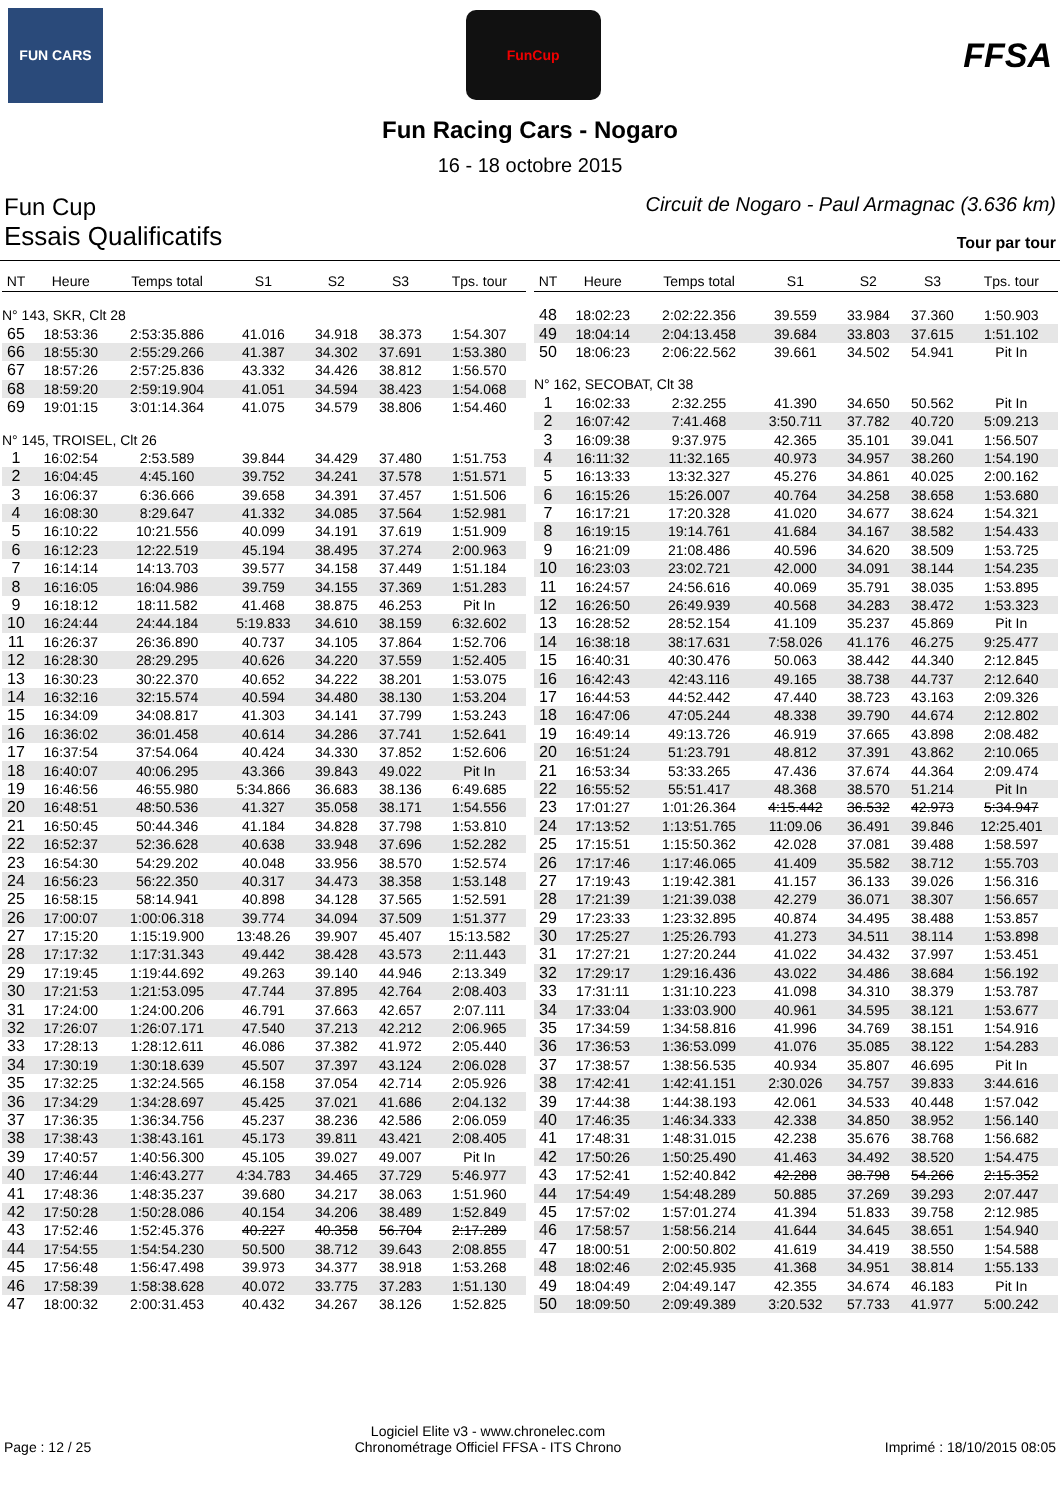FUN CARS
FunCup
FFSA
Fun Racing Cars - Nogaro
16 - 18 octobre 2015
Fun Cup Circuit de Nogaro - Paul Armagnac (3.636 km)
Essais Qualificatifs Tour par tour
| NT | Heure | Temps total | S1 | S2 | S3 | Tps. tour |
| --- | --- | --- | --- | --- | --- | --- |
| N° 143, SKR, Clt 28 | | | | | | |
| 65 | 18:53:36 | 2:53:35.886 | 41.016 | 34.918 | 38.373 | 1:54.307 |
| 66 | 18:55:30 | 2:55:29.266 | 41.387 | 34.302 | 37.691 | 1:53.380 |
| 67 | 18:57:26 | 2:57:25.836 | 43.332 | 34.426 | 38.812 | 1:56.570 |
| 68 | 18:59:20 | 2:59:19.904 | 41.051 | 34.594 | 38.423 | 1:54.068 |
| 69 | 19:01:15 | 3:01:14.364 | 41.075 | 34.579 | 38.806 | 1:54.460 |
| N° 145, TROISEL, Clt 26 | | | | | | |
| 1 | 16:02:54 | 2:53.589 | 39.844 | 34.429 | 37.480 | 1:51.753 |
| 2 | 16:04:45 | 4:45.160 | 39.752 | 34.241 | 37.578 | 1:51.571 |
| 3 | 16:06:37 | 6:36.666 | 39.658 | 34.391 | 37.457 | 1:51.506 |
| 4 | 16:08:30 | 8:29.647 | 41.332 | 34.085 | 37.564 | 1:52.981 |
| 5 | 16:10:22 | 10:21.556 | 40.099 | 34.191 | 37.619 | 1:51.909 |
| 6 | 16:12:23 | 12:22.519 | 45.194 | 38.495 | 37.274 | 2:00.963 |
| 7 | 16:14:14 | 14:13.703 | 39.577 | 34.158 | 37.449 | 1:51.184 |
| 8 | 16:16:05 | 16:04.986 | 39.759 | 34.155 | 37.369 | 1:51.283 |
| 9 | 16:18:12 | 18:11.582 | 41.468 | 38.875 | 46.253 | Pit In |
| 10 | 16:24:44 | 24:44.184 | 5:19.833 | 34.610 | 38.159 | 6:32.602 |
| 11 | 16:26:37 | 26:36.890 | 40.737 | 34.105 | 37.864 | 1:52.706 |
| 12 | 16:28:30 | 28:29.295 | 40.626 | 34.220 | 37.559 | 1:52.405 |
| 13 | 16:30:23 | 30:22.370 | 40.652 | 34.222 | 38.201 | 1:53.075 |
| 14 | 16:32:16 | 32:15.574 | 40.594 | 34.480 | 38.130 | 1:53.204 |
| 15 | 16:34:09 | 34:08.817 | 41.303 | 34.141 | 37.799 | 1:53.243 |
| 16 | 16:36:02 | 36:01.458 | 40.614 | 34.286 | 37.741 | 1:52.641 |
| 17 | 16:37:54 | 37:54.064 | 40.424 | 34.330 | 37.852 | 1:52.606 |
| 18 | 16:40:07 | 40:06.295 | 43.366 | 39.843 | 49.022 | Pit In |
| 19 | 16:46:56 | 46:55.980 | 5:34.866 | 36.683 | 38.136 | 6:49.685 |
| 20 | 16:48:51 | 48:50.536 | 41.327 | 35.058 | 38.171 | 1:54.556 |
| 21 | 16:50:45 | 50:44.346 | 41.184 | 34.828 | 37.798 | 1:53.810 |
| 22 | 16:52:37 | 52:36.628 | 40.638 | 33.948 | 37.696 | 1:52.282 |
| 23 | 16:54:30 | 54:29.202 | 40.048 | 33.956 | 38.570 | 1:52.574 |
| 24 | 16:56:23 | 56:22.350 | 40.317 | 34.473 | 38.358 | 1:53.148 |
| 25 | 16:58:15 | 58:14.941 | 40.898 | 34.128 | 37.565 | 1:52.591 |
| 26 | 17:00:07 | 1:00:06.318 | 39.774 | 34.094 | 37.509 | 1:51.377 |
| 27 | 17:15:20 | 1:15:19.900 | 13:48.26 | 39.907 | 45.407 | 15:13.582 |
| 28 | 17:17:32 | 1:17:31.343 | 49.442 | 38.428 | 43.573 | 2:11.443 |
| 29 | 17:19:45 | 1:19:44.692 | 49.263 | 39.140 | 44.946 | 2:13.349 |
| 30 | 17:21:53 | 1:21:53.095 | 47.744 | 37.895 | 42.764 | 2:08.403 |
| 31 | 17:24:00 | 1:24:00.206 | 46.791 | 37.663 | 42.657 | 2:07.111 |
| 32 | 17:26:07 | 1:26:07.171 | 47.540 | 37.213 | 42.212 | 2:06.965 |
| 33 | 17:28:13 | 1:28:12.611 | 46.086 | 37.382 | 41.972 | 2:05.440 |
| 34 | 17:30:19 | 1:30:18.639 | 45.507 | 37.397 | 43.124 | 2:06.028 |
| 35 | 17:32:25 | 1:32:24.565 | 46.158 | 37.054 | 42.714 | 2:05.926 |
| 36 | 17:34:29 | 1:34:28.697 | 45.425 | 37.021 | 41.686 | 2:04.132 |
| 37 | 17:36:35 | 1:36:34.756 | 45.237 | 38.236 | 42.586 | 2:06.059 |
| 38 | 17:38:43 | 1:38:43.161 | 45.173 | 39.811 | 43.421 | 2:08.405 |
| 39 | 17:40:57 | 1:40:56.300 | 45.105 | 39.027 | 49.007 | Pit In |
| 40 | 17:46:44 | 1:46:43.277 | 4:34.783 | 34.465 | 37.729 | 5:46.977 |
| 41 | 17:48:36 | 1:48:35.237 | 39.680 | 34.217 | 38.063 | 1:51.960 |
| 42 | 17:50:28 | 1:50:28.086 | 40.154 | 34.206 | 38.489 | 1:52.849 |
| 43 | 17:52:46 | 1:52:45.376 | 40.227 | 40.358 | 56.704 | 2:17.289 |
| 44 | 17:54:55 | 1:54:54.230 | 50.500 | 38.712 | 39.643 | 2:08.855 |
| 45 | 17:56:48 | 1:56:47.498 | 39.973 | 34.377 | 38.918 | 1:53.268 |
| 46 | 17:58:39 | 1:58:38.628 | 40.072 | 33.775 | 37.283 | 1:51.130 |
| 47 | 18:00:32 | 2:00:31.453 | 40.432 | 34.267 | 38.126 | 1:52.825 |
| NT | Heure | Temps total | S1 | S2 | S3 | Tps. tour |
| --- | --- | --- | --- | --- | --- | --- |
| 48 | 18:02:23 | 2:02:22.356 | 39.559 | 33.984 | 37.360 | 1:50.903 |
| 49 | 18:04:14 | 2:04:13.458 | 39.684 | 33.803 | 37.615 | 1:51.102 |
| 50 | 18:06:23 | 2:06:22.562 | 39.661 | 34.502 | 54.941 | Pit In |
| N° 162, SECOBAT, Clt 38 | | | | | | |
| 1 | 16:02:33 | 2:32.255 | 41.390 | 34.650 | 50.562 | Pit In |
| 2 | 16:07:42 | 7:41.468 | 3:50.711 | 37.782 | 40.720 | 5:09.213 |
| 3 | 16:09:38 | 9:37.975 | 42.365 | 35.101 | 39.041 | 1:56.507 |
| 4 | 16:11:32 | 11:32.165 | 40.973 | 34.957 | 38.260 | 1:54.190 |
| 5 | 16:13:33 | 13:32.327 | 45.276 | 34.861 | 40.025 | 2:00.162 |
| 6 | 16:15:26 | 15:26.007 | 40.764 | 34.258 | 38.658 | 1:53.680 |
| 7 | 16:17:21 | 17:20.328 | 41.020 | 34.677 | 38.624 | 1:54.321 |
| 8 | 16:19:15 | 19:14.761 | 41.684 | 34.167 | 38.582 | 1:54.433 |
| 9 | 16:21:09 | 21:08.486 | 40.596 | 34.620 | 38.509 | 1:53.725 |
| 10 | 16:23:03 | 23:02.721 | 42.000 | 34.091 | 38.144 | 1:54.235 |
| 11 | 16:24:57 | 24:56.616 | 40.069 | 35.791 | 38.035 | 1:53.895 |
| 12 | 16:26:50 | 26:49.939 | 40.568 | 34.283 | 38.472 | 1:53.323 |
| 13 | 16:28:52 | 28:52.154 | 41.109 | 35.237 | 45.869 | Pit In |
| 14 | 16:38:18 | 38:17.631 | 7:58.026 | 41.176 | 46.275 | 9:25.477 |
| 15 | 16:40:31 | 40:30.476 | 50.063 | 38.442 | 44.340 | 2:12.845 |
| 16 | 16:42:43 | 42:43.116 | 49.165 | 38.738 | 44.737 | 2:12.640 |
| 17 | 16:44:53 | 44:52.442 | 47.440 | 38.723 | 43.163 | 2:09.326 |
| 18 | 16:47:06 | 47:05.244 | 48.338 | 39.790 | 44.674 | 2:12.802 |
| 19 | 16:49:14 | 49:13.726 | 46.919 | 37.665 | 43.898 | 2:08.482 |
| 20 | 16:51:24 | 51:23.791 | 48.812 | 37.391 | 43.862 | 2:10.065 |
| 21 | 16:53:34 | 53:33.265 | 47.436 | 37.674 | 44.364 | 2:09.474 |
| 22 | 16:55:52 | 55:51.417 | 48.368 | 38.570 | 51.214 | Pit In |
| 23 | 17:01:27 | 1:01:26.364 | 4:15.442 | 36.532 | 42.973 | 5:34.947 |
| 24 | 17:13:52 | 1:13:51.765 | 11:09.06 | 36.491 | 39.846 | 12:25.401 |
| 25 | 17:15:51 | 1:15:50.362 | 42.028 | 37.081 | 39.488 | 1:58.597 |
| 26 | 17:17:46 | 1:17:46.065 | 41.409 | 35.582 | 38.712 | 1:55.703 |
| 27 | 17:19:43 | 1:19:42.381 | 41.157 | 36.133 | 39.026 | 1:56.316 |
| 28 | 17:21:39 | 1:21:39.038 | 42.279 | 36.071 | 38.307 | 1:56.657 |
| 29 | 17:23:33 | 1:23:32.895 | 40.874 | 34.495 | 38.488 | 1:53.857 |
| 30 | 17:25:27 | 1:25:26.793 | 41.273 | 34.511 | 38.114 | 1:53.898 |
| 31 | 17:27:21 | 1:27:20.244 | 41.022 | 34.432 | 37.997 | 1:53.451 |
| 32 | 17:29:17 | 1:29:16.436 | 43.022 | 34.486 | 38.684 | 1:56.192 |
| 33 | 17:31:11 | 1:31:10.223 | 41.098 | 34.310 | 38.379 | 1:53.787 |
| 34 | 17:33:04 | 1:33:03.900 | 40.961 | 34.595 | 38.121 | 1:53.677 |
| 35 | 17:34:59 | 1:34:58.816 | 41.996 | 34.769 | 38.151 | 1:54.916 |
| 36 | 17:36:53 | 1:36:53.099 | 41.076 | 35.085 | 38.122 | 1:54.283 |
| 37 | 17:38:57 | 1:38:56.535 | 40.934 | 35.807 | 46.695 | Pit In |
| 38 | 17:42:41 | 1:42:41.151 | 2:30.026 | 34.757 | 39.833 | 3:44.616 |
| 39 | 17:44:38 | 1:44:38.193 | 42.061 | 34.533 | 40.448 | 1:57.042 |
| 40 | 17:46:35 | 1:46:34.333 | 42.338 | 34.850 | 38.952 | 1:56.140 |
| 41 | 17:48:31 | 1:48:31.015 | 42.238 | 35.676 | 38.768 | 1:56.682 |
| 42 | 17:50:26 | 1:50:25.490 | 41.463 | 34.492 | 38.520 | 1:54.475 |
| 43 | 17:52:41 | 1:52:40.842 | 42.288 | 38.798 | 54.266 | 2:15.352 |
| 44 | 17:54:49 | 1:54:48.289 | 50.885 | 37.269 | 39.293 | 2:07.447 |
| 45 | 17:57:02 | 1:57:01.274 | 41.394 | 51.833 | 39.758 | 2:12.985 |
| 46 | 17:58:57 | 1:58:56.214 | 41.644 | 34.645 | 38.651 | 1:54.940 |
| 47 | 18:00:51 | 2:00:50.802 | 41.619 | 34.419 | 38.550 | 1:54.588 |
| 48 | 18:02:46 | 2:02:45.935 | 41.368 | 34.951 | 38.814 | 1:55.133 |
| 49 | 18:04:49 | 2:04:49.147 | 42.355 | 34.674 | 46.183 | Pit In |
| 50 | 18:09:50 | 2:09:49.389 | 3:20.532 | 57.733 | 41.977 | 5:00.242 |
Page : 12 / 25 Logiciel Elite v3 - www.chronelec.com
Chronométrage Officiel FFSA - ITS Chrono Imprimé : 18/10/2015 08:05